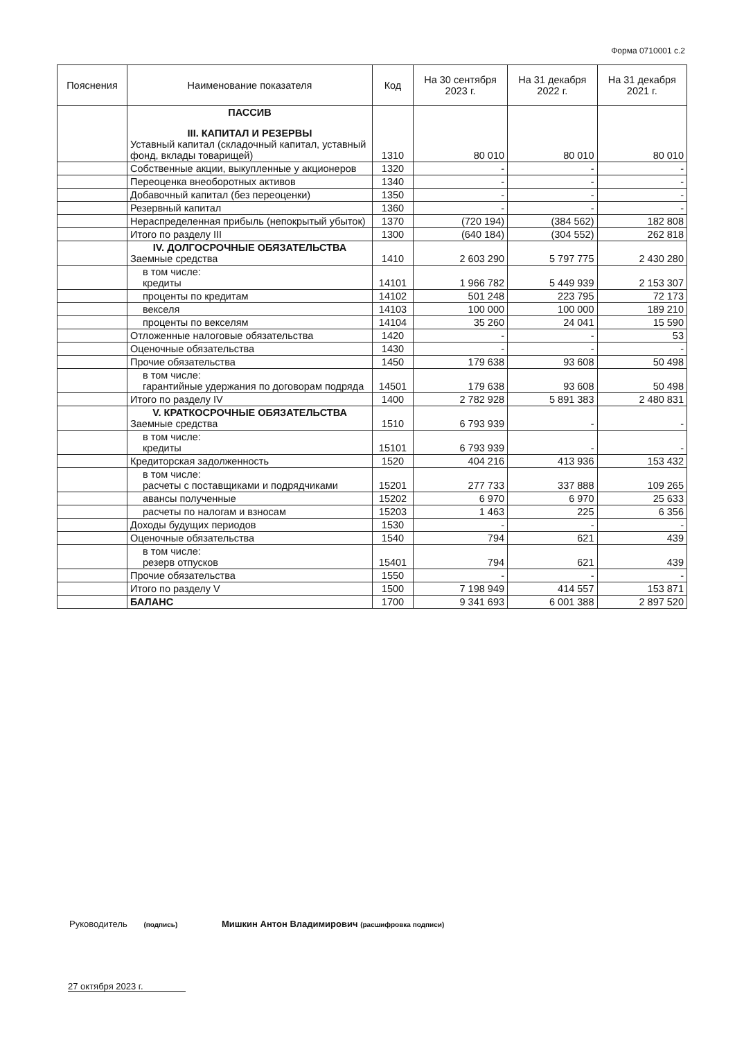Форма 0710001 с.2
| Пояснения | Наименование показателя | Код | На 30 сентября 2023 г. | На 31 декабря 2022 г. | На 31 декабря 2021 г. |
| --- | --- | --- | --- | --- | --- |
| | ПАССИВ III. КАПИТАЛ И РЕЗЕРВЫ Уставный капитал (складочный капитал, уставный фонд, вклады товарищей) | 1310 | 80 010 | 80 010 | 80 010 |
| | Собственные акции, выкупленные у акционеров | 1320 | - | - | - |
| | Переоценка внеоборотных активов | 1340 | - | - | - |
| | Добавочный капитал (без переоценки) | 1350 | - | - | - |
| | Резервный капитал | 1360 | - | - | - |
| | Нераспределенная прибыль (непокрытый убыток) | 1370 | (720 194) | (384 562) | 182 808 |
| | Итого по разделу III | 1300 | (640 184) | (304 552) | 262 818 |
| | IV. ДОЛГОСРОЧНЫЕ ОБЯЗАТЕЛЬСТВА Заемные средства | 1410 | 2 603 290 | 5 797 775 | 2 430 280 |
| | в том числе: кредиты | 14101 | 1 966 782 | 5 449 939 | 2 153 307 |
| | проценты по кредитам | 14102 | 501 248 | 223 795 | 72 173 |
| | векселя | 14103 | 100 000 | 100 000 | 189 210 |
| | проценты по векселям | 14104 | 35 260 | 24 041 | 15 590 |
| | Отложенные налоговые обязательства | 1420 | - | - | 53 |
| | Оценочные обязательства | 1430 | - | - | - |
| | Прочие обязательства | 1450 | 179 638 | 93 608 | 50 498 |
| | в том числе: гарантийные удержания по договорам подряда | 14501 | 179 638 | 93 608 | 50 498 |
| | Итого по разделу IV | 1400 | 2 782 928 | 5 891 383 | 2 480 831 |
| | V. КРАТКОСРОЧНЫЕ ОБЯЗАТЕЛЬСТВА Заемные средства | 1510 | 6 793 939 | - | - |
| | в том числе: кредиты | 15101 | 6 793 939 | - | - |
| | Кредиторская задолженность | 1520 | 404 216 | 413 936 | 153 432 |
| | в том числе: расчеты с поставщиками и подрядчиками | 15201 | 277 733 | 337 888 | 109 265 |
| | авансы полученные | 15202 | 6 970 | 6 970 | 25 633 |
| | расчеты по налогам и взносам | 15203 | 1 463 | 225 | 6 356 |
| | Доходы будущих периодов | 1530 | - | - | - |
| | Оценочные обязательства | 1540 | 794 | 621 | 439 |
| | в том числе: резерв отпусков | 15401 | 794 | 621 | 439 |
| | Прочие обязательства | 1550 | - | - | - |
| | Итого по разделу V | 1500 | 7 198 949 | 414 557 | 153 871 |
| | БАЛАНС | 1700 | 9 341 693 | 6 001 388 | 2 897 520 |
Руководитель (подпись) Мишкин Антон Владимирович (расшифровка подписи)
27 октября 2023 г.